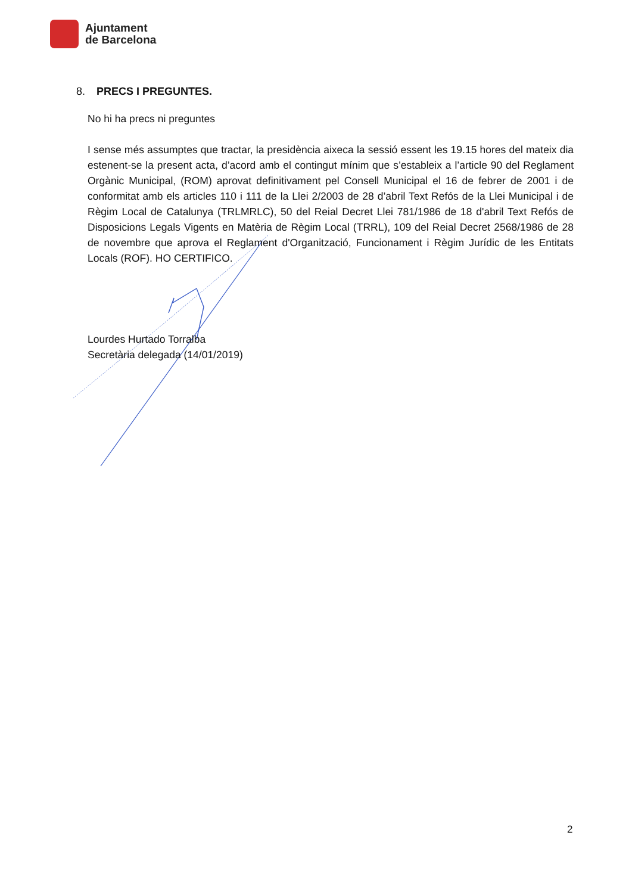Ajuntament
de Barcelona
8. PRECS I PREGUNTES.
No hi ha precs ni preguntes
I sense més assumptes que tractar, la presidència aixeca la sessió essent les 19.15 hores del mateix dia estenent-se la present acta, d’acord amb el contingut mínim que s’estableix a l’article 90 del Reglament Orgànic Municipal, (ROM) aprovat definitivament pel Consell Municipal el 16 de febrer de 2001 i de conformitat amb els articles 110 i 111 de la Llei 2/2003 de 28 d’abril Text Refós de la Llei Municipal i de Règim Local de Catalunya (TRLMRLC), 50 del Reial Decret Llei 781/1986 de 18 d'abril Text Refós de Disposicions Legals Vigents en Matèria de Règim Local (TRRL), 109 del Reial Decret 2568/1986 de 28 de novembre que aprova el Reglament d'Organització, Funcionament i Règim Jurídic de les Entitats Locals (ROF). HO CERTIFICO.
Lourdes Hurtado Torralba
Secretària delegada (14/01/2019)
2